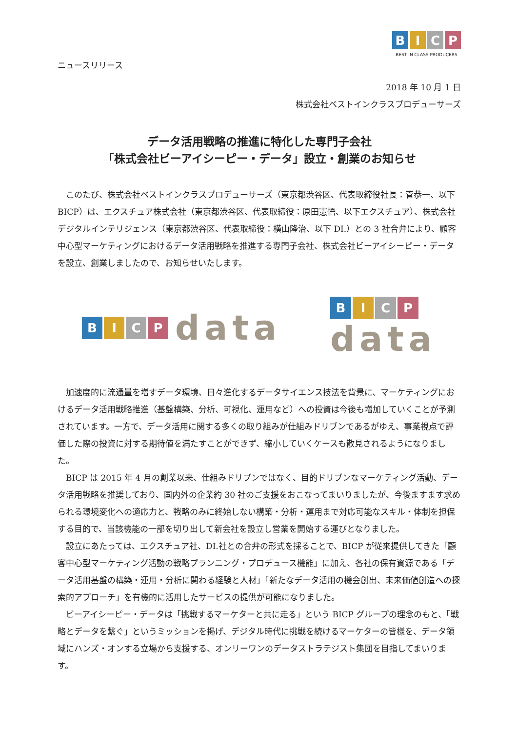B I C P
BEST IN CLASS PRODUCERS
ニュースリリース
2018 年 10 月 1 日
株式会社ベストインクラスプロデューサーズ
データ活用戦略の推進に特化した専門子会社
「株式会社ビーアイシーピー・データ」設立・創業のお知らせ
このたび、株式会社ベストインクラスプロデューサーズ（東京都渋谷区、代表取締役社長：菅恭一、以下 BICP）は、エクスチュア株式会社（東京都渋谷区、代表取締役：原田憲悟、以下エクスチュア）、株式会社デジタルインテリジェンス（東京都渋谷区、代表取締役：横山隆治、以下 DI.）との 3 社合弁により、顧客中心型マーケティングにおけるデータ活用戦略を推進する専門子会社、株式会社ビーアイシーピー・データを設立、創業しましたので、お知らせいたします。
B I C P
data
B I C P
data
加速度的に流通量を増すデータ環境、日々進化するデータサイエンス技法を背景に、マーケティングにおけるデータ活用戦略推進（基盤構築、分析、可視化、運用など）への投資は今後も増加していくことが予測されています。一方で、データ活用に関する多くの取り組みが仕組みドリブンであるがゆえ、事業視点で評価した際の投資に対する期待値を満たすことができず、縮小していくケースも散見されるようになりました。
BICP は 2015 年 4 月の創業以来、仕組みドリブンではなく、目的ドリブンなマーケティング活動、データ活用戦略を推奨しており、国内外の企業約 30 社のご支援をおこなってまいりましたが、今後ますます求められる環境変化への適応力と、戦略のみに終始しない構築・分析・運用まで対応可能なスキル・体制を担保する目的で、当該機能の一部を切り出して新会社を設立し営業を開始する運びとなりました。
設立にあたっては、エクスチュア社、DI.社との合弁の形式を採ることで、BICP が従来提供してきた「顧客中心型マーケティング活動の戦略プランニング・プロデュース機能」に加え、各社の保有資源である「データ活用基盤の構築・運用・分析に関わる経験と人材」「新たなデータ活用の機会創出、未来価値創造への探索的アプローチ」を有機的に活用したサービスの提供が可能になりました。
ビーアイシーピー・データは「挑戦するマーケターと共に走る」という BICP グループの理念のもと、「戦略とデータを繋ぐ」というミッションを掲げ、デジタル時代に挑戦を続けるマーケターの皆様を、データ領域にハンズ・オンする立場から支援する、オンリーワンのデータストラテジスト集団を目指してまいります。